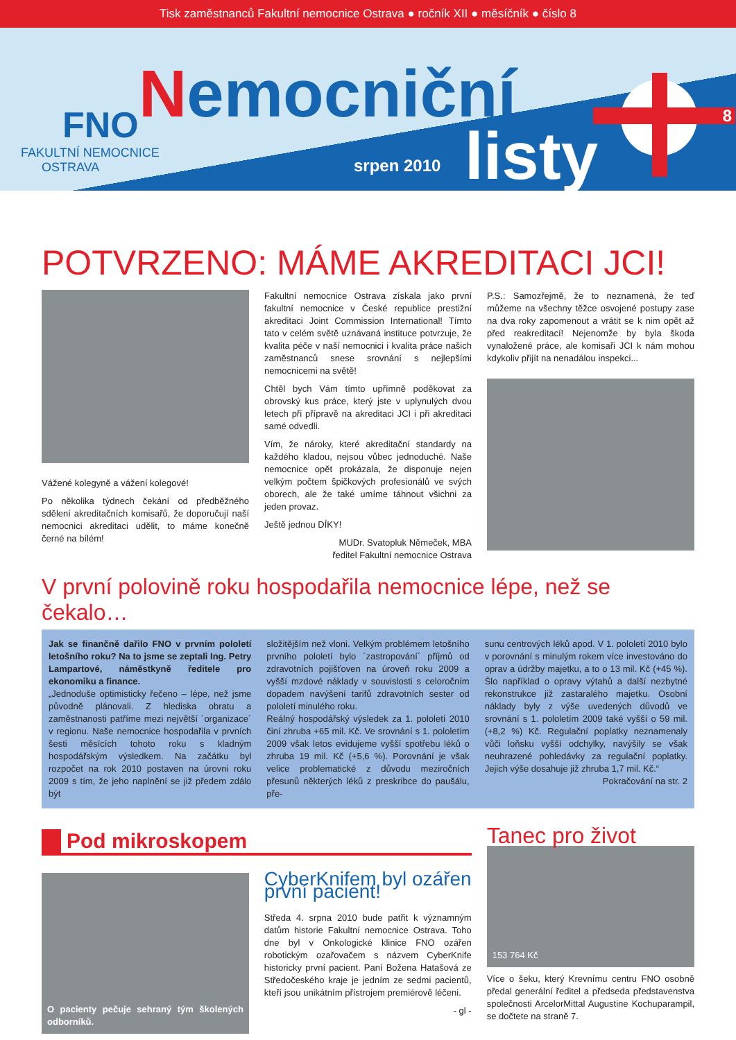Tisk zaměstnanců Fakultní nemocnice Ostrava ● ročník XII ● měsíčník ● číslo 8
FNO
FAKULTNÍ NEMOCNICE
OSTRAVA
Nemocniční
srpen 2010 listy
8
POTVRZENO: MÁME AKREDITACI JCI!
Vážené kolegyně a vážení kolegové!
Po několika týdnech čekání od předběžného sdělení akreditačních komisařů, že doporučují naší nemocnici akreditaci udělit, to máme konečně černé na bílém!
Fakultní nemocnice Ostrava získala jako první fakultní nemocnice v České republice prestižní akreditaci Joint Commission International! Tímto tato v celém světě uznávaná instituce potvrzuje, že kvalita péče v naší nemocnici i kvalita práce našich zaměstnanců snese srovnání s nejlepšími nemocnicemi na světě!
Chtěl bych Vám tímto upřímně poděkovat za obrovský kus práce, který jste v uplynulých dvou letech při přípravě na akreditaci JCI i při akreditaci samé odvedli.
Vím, že nároky, které akreditační standardy na každého kladou, nejsou vůbec jednoduché. Naše nemocnice opět prokázala, že disponuje nejen velkým počtem špičkových profesionálů ve svých oborech, ale že také umíme táhnout všichni za jeden provaz.
Ještě jednou DÍKY!
MUDr. Svatopluk Němeček, MBA
ředitel Fakultní nemocnice Ostrava
P.S.: Samozřejmě, že to neznamená, že teď můžeme na všechny těžce osvojené postupy zase na dva roky zapomenout a vrátit se k nim opět až před reakreditací! Nejenomže by byla škoda vynaložené práce, ale komisaři JCI k nám mohou kdykoliv přijít na nenadálou inspekci...
V první polovině roku hospodařila nemocnice lépe, než se čekalo…
Jak se finančně dařilo FNO v prvním pololetí letošního roku? Na to jsme se zeptali Ing. Petry Lampartové, náměstkyně ředitele pro ekonomiku a finance.
„Jednoduše optimisticky řečeno – lépe, než jsme původně plánovali. Z hlediska obratu a zaměstnanosti patříme mezi největší ´organizace´ v regionu. Naše nemocnice hospodařila v prvních šesti měsících tohoto roku s kladným hospodářským výsledkem. Na začátku byl rozpočet na rok 2010 postaven na úrovni roku 2009 s tím, že jeho naplnění se již předem zdálo být
složitějším než vloni. Velkým problémem letošního prvního pololetí bylo ´zastropování´ příjmů od zdravotních pojišťoven na úroveň roku 2009 a vyšší mzdové náklady v souvislosti s celoročním dopadem navýšení tarifů zdravotních sester od pololetí minulého roku.
Reálný hospodářský výsledek za 1. pololetí 2010 činí zhruba +65 mil. Kč. Ve srovnání s 1. pololetím 2009 však letos evidujeme vyšší spotřebu léků o zhruba 19 mil. Kč (+5,6 %). Porovnání je však velice problematické z důvodu meziročních přesunů některých léků z preskribce do paušálu, pře-
sunu centrových léků apod. V 1. pololetí 2010 bylo v porovnání s minulým rokem více investováno do oprav a údržby majetku, a to o 13 mil. Kč (+45 %). Šlo například o opravy výtahů a další nezbytné rekonstrukce již zastaralého majetku. Osobní náklady byly z výše uvedených důvodů ve srovnání s 1. pololetím 2009 také vyšší o 59 mil. (+8,2 %) Kč. Regulační poplatky neznamenaly vůči loňsku vyšší odchylky, navýšily se však neuhrazené pohledávky za regulační poplatky. Jejich výše dosahuje již zhruba 1,7 mil. Kč.“
Pokračování na str. 2
Pod mikroskopem
O pacienty pečuje sehraný tým školených odborníků.
CyberKnifem byl ozářen první pacient!
Středa 4. srpna 2010 bude patřit k významným datům historie Fakultní nemocnice Ostrava. Toho dne byl v Onkologické klinice FNO ozářen robotickým ozařovačem s názvem CyberKnife historicky první pacient. Paní Božena Hatašová ze Středočeského kraje je jedním ze sedmi pacientů, kteří jsou unikátním přístrojem premiérově léčeni.
- gl -
Tanec pro život
153 764 Kč
Více o šeku, který Krevnímu centru FNO osobně předal generální ředitel a předseda představenstva společnosti ArcelorMittal Augustine Kochuparampil, se dočtete na straně 7.